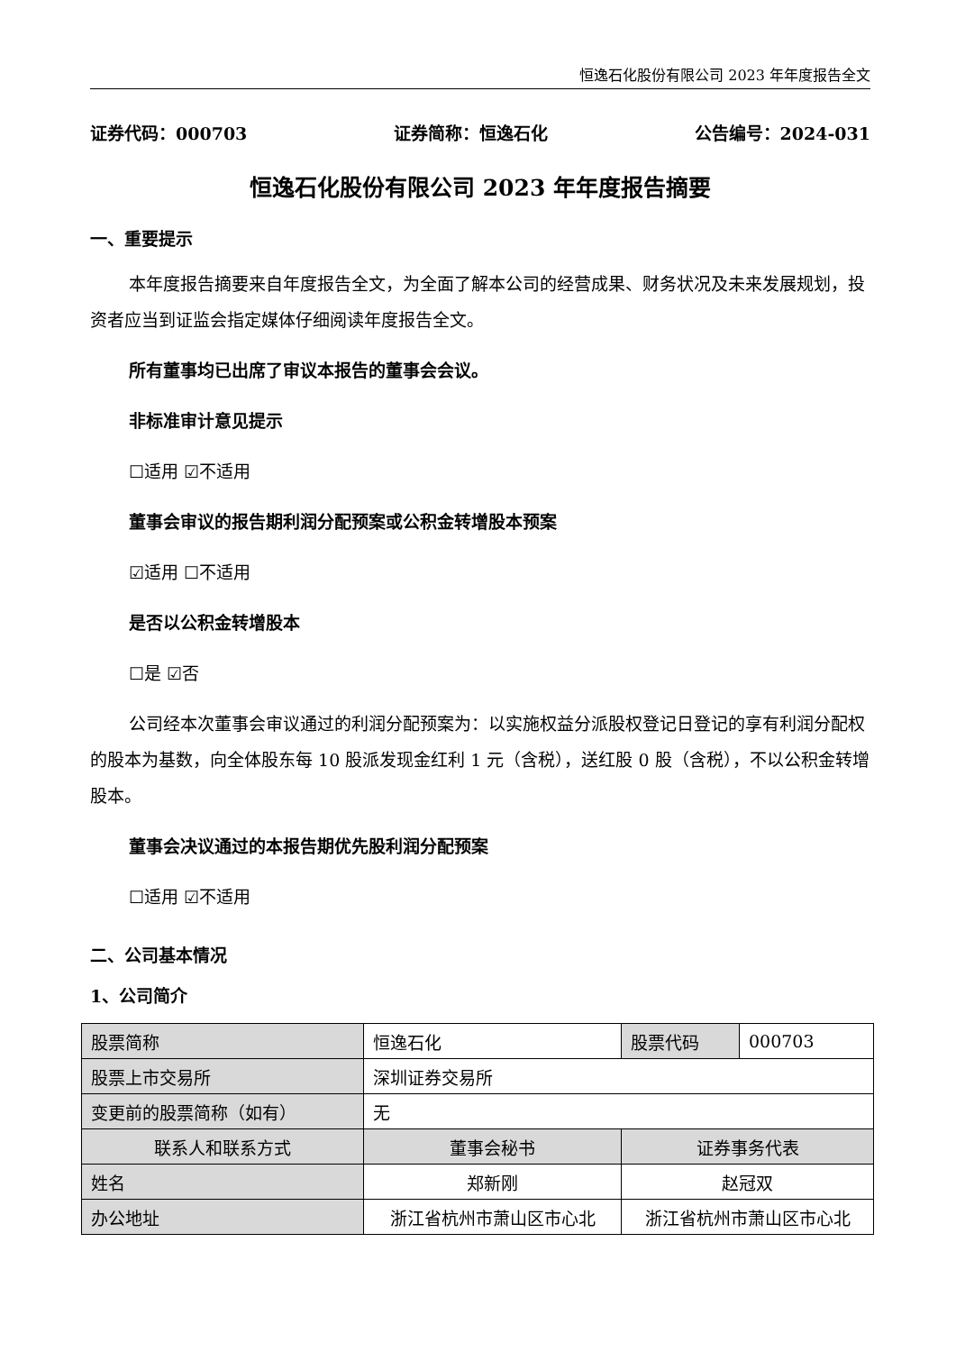恒逸石化股份有限公司 2023 年年度报告全文
证券代码：000703 证券简称：恒逸石化 公告编号：2024-031
恒逸石化股份有限公司 2023 年年度报告摘要
一、重要提示
本年度报告摘要来自年度报告全文，为全面了解本公司的经营成果、财务状况及未来发展规划，投资者应当到证监会指定媒体仔细阅读年度报告全文。
所有董事均已出席了审议本报告的董事会会议。
非标准审计意见提示
☐适用 ☑不适用
董事会审议的报告期利润分配预案或公积金转增股本预案
☑适用 ☐不适用
是否以公积金转增股本
☐是 ☑否
公司经本次董事会审议通过的利润分配预案为：以实施权益分派股权登记日登记的享有利润分配权的股本为基数，向全体股东每 10 股派发现金红利 1 元（含税），送红股 0 股（含税），不以公积金转增股本。
董事会决议通过的本报告期优先股利润分配预案
☐适用 ☑不适用
二、公司基本情况
1、公司简介
| 股票简称 | 恒逸石化 | 股票代码 | 000703 |
| 股票上市交易所 | 深圳证券交易所 | | |
| 变更前的股票简称（如有） | 无 | | |
| 联系人和联系方式 | 董事会秘书 | 证券事务代表 | |
| 姓名 | 郑新刚 | 赵冠双 | |
| 办公地址 | 浙江省杭州市萧山区市心北 | 浙江省杭州市萧山区市心北 | |